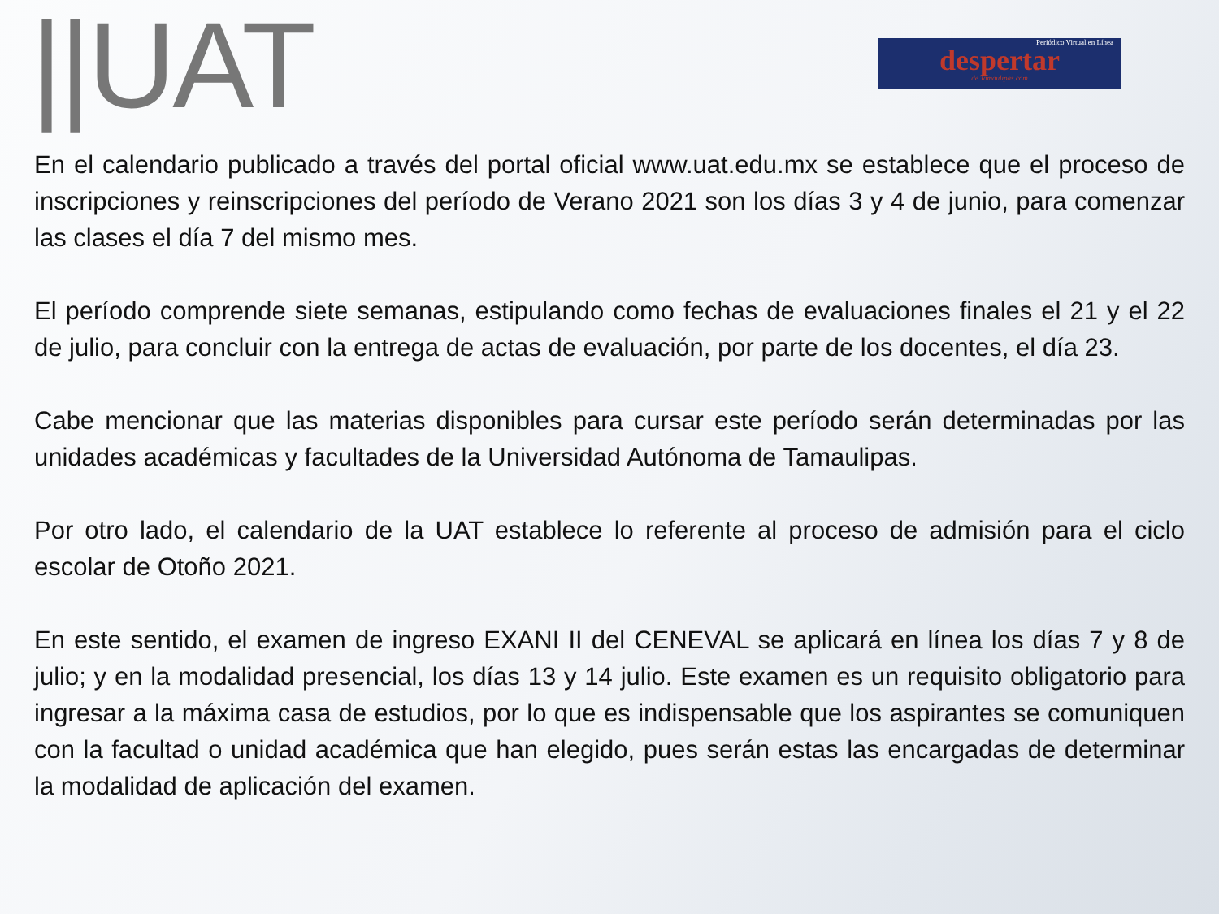||UAT
Periódico Virtual en Línea
despertar
de Tamaulipas.com
En el calendario publicado a través del portal oficial www.uat.edu.mx se establece que el proceso de inscripciones y reinscripciones del período de Verano 2021 son los días 3 y 4 de junio, para comenzar las clases el día 7 del mismo mes.
El período comprende siete semanas, estipulando como fechas de evaluaciones finales el 21 y el 22 de julio, para concluir con la entrega de actas de evaluación, por parte de los docentes, el día 23.
Cabe mencionar que las materias disponibles para cursar este período serán determinadas por las unidades académicas y facultades de la Universidad Autónoma de Tamaulipas.
Por otro lado, el calendario de la UAT establece lo referente al proceso de admisión para el ciclo escolar de Otoño 2021.
En este sentido, el examen de ingreso EXANI II del CENEVAL se aplicará en línea los días 7 y 8 de julio; y en la modalidad presencial, los días 13 y 14 julio. Este examen es un requisito obligatorio para ingresar a la máxima casa de estudios, por lo que es indispensable que los aspirantes se comuniquen con la facultad o unidad académica que han elegido, pues serán estas las encargadas de determinar la modalidad de aplicación del examen.